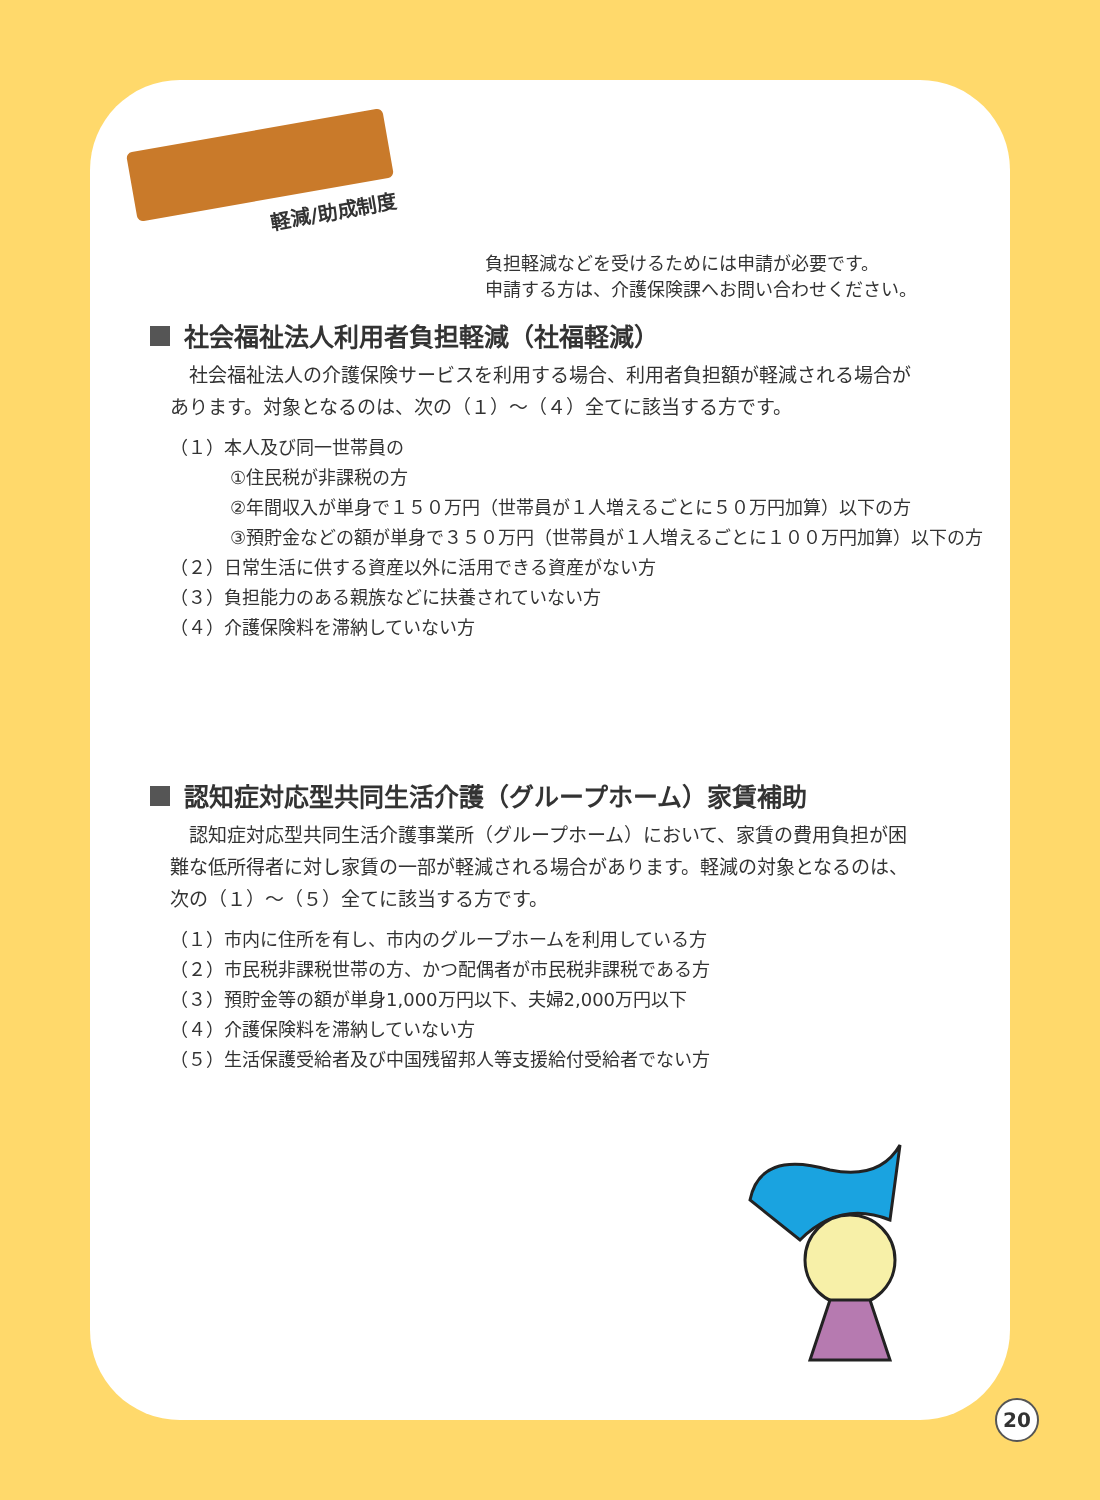軽減/助成制度
負担軽減などを受けるためには申請が必要です。
申請する方は、介護保険課へお問い合わせください。
社会福祉法人利用者負担軽減（社福軽減）
社会福祉法人の介護保険サービスを利用する場合、利用者負担額が軽減される場合があります。対象となるのは、次の（１）～（４）全てに該当する方です。
（１）本人及び同一世帯員の
①住民税が非課税の方
②年間収入が単身で１５０万円（世帯員が１人増えるごとに５０万円加算）以下の方
③預貯金などの額が単身で３５０万円（世帯員が１人増えるごとに１００万円加算）以下の方
（２）日常生活に供する資産以外に活用できる資産がない方
（３）負担能力のある親族などに扶養されていない方
（４）介護保険料を滞納していない方
認知症対応型共同生活介護（グループホーム）家賃補助
認知症対応型共同生活介護事業所（グループホーム）において、家賃の費用負担が困難な低所得者に対し家賃の一部が軽減される場合があります。軽減の対象となるのは、次の（１）～（５）全てに該当する方です。
（１）市内に住所を有し、市内のグループホームを利用している方
（２）市民税非課税世帯の方、かつ配偶者が市民税非課税である方
（３）預貯金等の額が単身1,000万円以下、夫婦2,000万円以下
（４）介護保険料を滞納していない方
（５）生活保護受給者及び中国残留邦人等支援給付受給者でない方
20